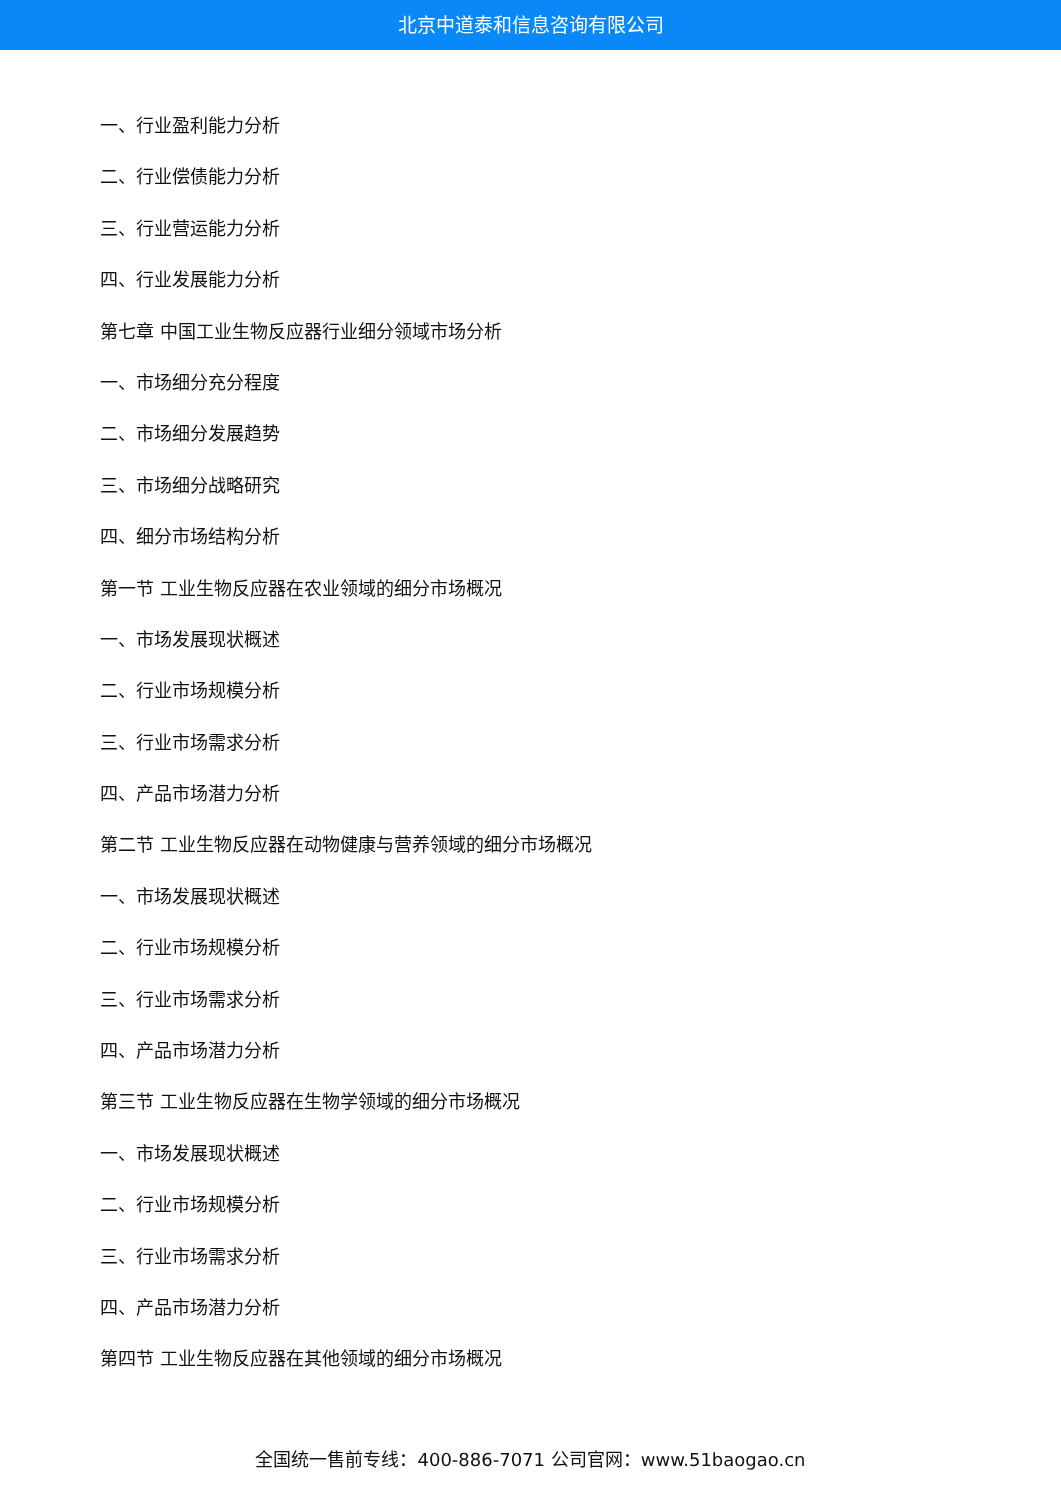北京中道泰和信息咨询有限公司
一、行业盈利能力分析
二、行业偿债能力分析
三、行业营运能力分析
四、行业发展能力分析
第七章 中国工业生物反应器行业细分领域市场分析
一、市场细分充分程度
二、市场细分发展趋势
三、市场细分战略研究
四、细分市场结构分析
第一节 工业生物反应器在农业领域的细分市场概况
一、市场发展现状概述
二、行业市场规模分析
三、行业市场需求分析
四、产品市场潜力分析
第二节 工业生物反应器在动物健康与营养领域的细分市场概况
一、市场发展现状概述
二、行业市场规模分析
三、行业市场需求分析
四、产品市场潜力分析
第三节 工业生物反应器在生物学领域的细分市场概况
一、市场发展现状概述
二、行业市场规模分析
三、行业市场需求分析
四、产品市场潜力分析
第四节 工业生物反应器在其他领域的细分市场概况
全国统一售前专线：400-886-7071 公司官网：www.51baogao.cn